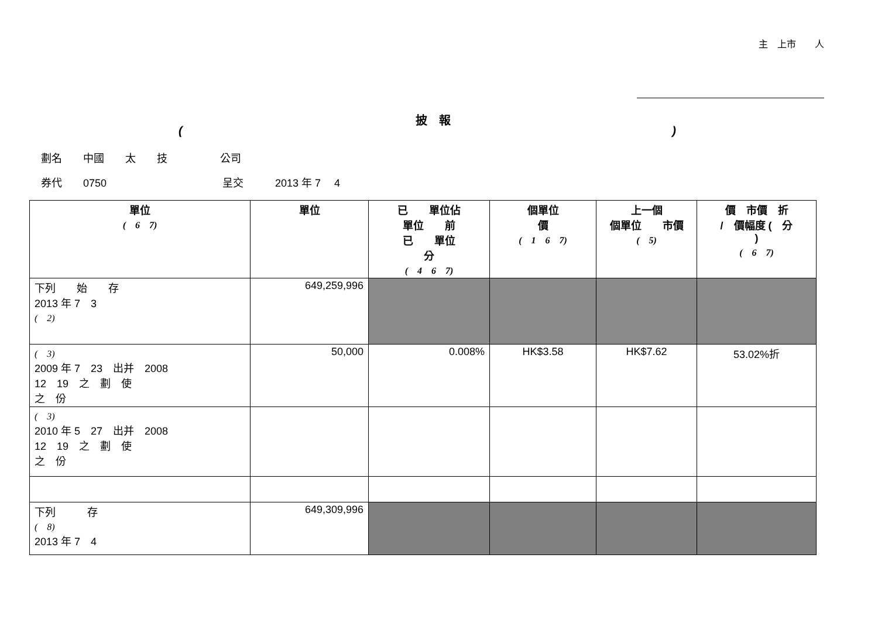主　上市　　人
披　報
()
劃名　　中國　　太　　技　　　　　公司
券代　　0750　　　　　　　　　　　呈交　　　2013 年 7　 4
| 單位 ( 6 7) | 單位 | 已 單位佔 單位 前 已 單位 分 ( 4 6 7) | 個單位 價 ( 1 6 7) | 上一個 個單位 市價 ( 5) | 價 市價 折 / 價幅度 ( 分 ) ( 6 7) |
| --- | --- | --- | --- | --- | --- |
| 下列 始 存 2013 年 7 3 ( 2) | 649,259,996 | | | | |
| ( 3) 2009 年 7 23 出并 2008 12 19 之 劃 使 之 份 | 50,000 | 0.008% | HK$3.58 | HK$7.62 | 53.02%折 |
| ( 3) 2010 年 5 27 出并 2008 12 19 之 劃 使 之 份 | | | | | |
| 下列 存 ( 8) 2013 年 7 4 | 649,309,996 | | | | |